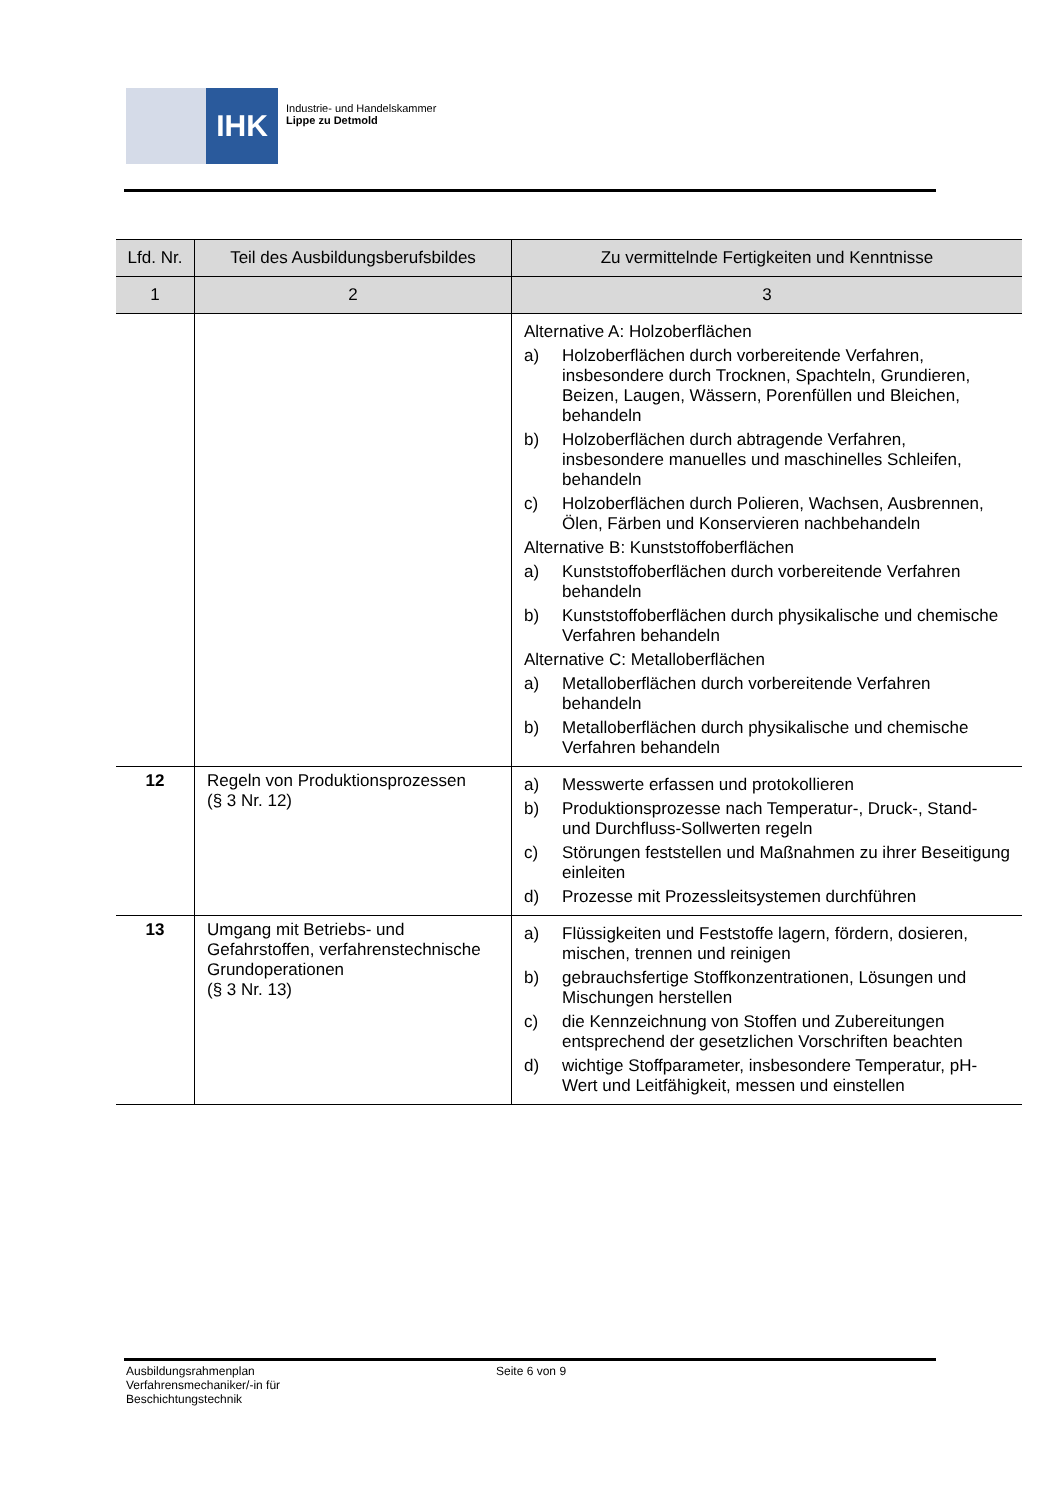IHK
Industrie- und Handelskammer
Lippe zu Detmold
| Lfd. Nr. | Teil des Ausbildungsberufsbildes | Zu vermittelnde Fertigkeiten und Kenntnisse |
| --- | --- | --- |
| 1 | 2 | 3 |
| | | Alternative A: Holzoberflächen a) Holzoberflächen durch vorbereitende Verfahren, insbesondere durch Trocknen, Spachteln, Grundieren, Beizen, Laugen, Wässern, Porenfüllen und Bleichen, behandeln b) Holzoberflächen durch abtragende Verfahren, insbesondere manuelles und maschinelles Schleifen, behandeln c) Holzoberflächen durch Polieren, Wachsen, Ausbrennen, Ölen, Färben und Konservieren nachbehandeln Alternative B: Kunststoffoberflächen a) Kunststoffoberflächen durch vorbereitende Verfahren behandeln b) Kunststoffoberflächen durch physikalische und chemische Verfahren behandeln Alternative C: Metalloberflächen a) Metalloberflächen durch vorbereitende Verfahren behandeln b) Metalloberflächen durch physikalische und chemische Verfahren behandeln |
| 12 | Regeln von Produktionsprozessen (§ 3 Nr. 12) | a) Messwerte erfassen und protokollieren b) Produktionsprozesse nach Temperatur-, Druck-, Stand- und Durchfluss-Sollwerten regeln c) Störungen feststellen und Maßnahmen zu ihrer Beseitigung einleiten d) Prozesse mit Prozessleitsystemen durchführen |
| 13 | Umgang mit Betriebs- und Gefahrstoffen, verfahrenstechnische Grundoperationen (§ 3 Nr. 13) | a) Flüssigkeiten und Feststoffe lagern, fördern, dosieren, mischen, trennen und reinigen b) gebrauchsfertige Stoffkonzentrationen, Lösungen und Mischungen herstellen c) die Kennzeichnung von Stoffen und Zubereitungen entsprechend der gesetzlichen Vorschriften beachten d) wichtige Stoffparameter, insbesondere Temperatur, pH-Wert und Leitfähigkeit, messen und einstellen |
Ausbildungsrahmenplan
Verfahrensmechaniker/-in für
Beschichtungstechnik
Seite 6 von 9